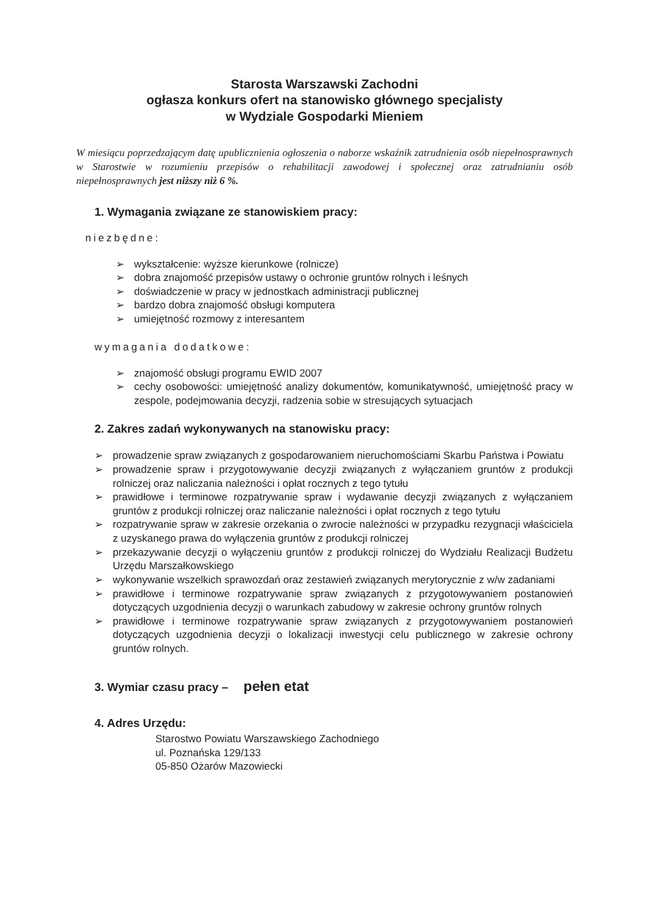Starosta Warszawski Zachodni
ogłasza konkurs ofert na stanowisko głównego specjalisty
w Wydziale Gospodarki Mieniem
W miesiącu poprzedzającym datę upublicznienia ogłoszenia o naborze wskaźnik zatrudnienia osób niepełnosprawnych w Starostwie w rozumieniu przepisów o rehabilitacji zawodowej i społecznej oraz zatrudnianiu osób niepełnosprawnych jest niższy niż 6 %.
1. Wymagania związane ze stanowiskiem pracy:
niezbędne:
➢ wykształcenie: wyższe kierunkowe (rolnicze)
➢ dobra znajomość przepisów ustawy o ochronie gruntów rolnych i leśnych
➢ doświadczenie w pracy w jednostkach administracji publicznej
➢ bardzo dobra znajomość obsługi komputera
➢ umiejętność rozmowy z interesantem
wymagania dodatkowe:
➢ znajomość obsługi programu EWID 2007
➢ cechy osobowości: umiejętność analizy dokumentów, komunikatywność, umiejętność pracy w zespole, podejmowania decyzji, radzenia sobie w stresujących sytuacjach
2. Zakres zadań wykonywanych na stanowisku pracy:
➢ prowadzenie spraw związanych z gospodarowaniem nieruchomościami Skarbu Państwa i Powiatu
➢ prowadzenie spraw i przygotowywanie decyzji związanych z wyłączaniem gruntów z produkcji rolniczej oraz naliczania należności i opłat rocznych z tego tytułu
➢ prawidłowe i terminowe rozpatrywanie spraw i wydawanie decyzji związanych z wyłączaniem gruntów z produkcji rolniczej oraz naliczanie należności i opłat rocznych z tego tytułu
➢ rozpatrywanie spraw w zakresie orzekania o zwrocie należności w przypadku rezygnacji właściciela z uzyskanego prawa do wyłączenia gruntów z produkcji rolniczej
➢ przekazywanie decyzji o wyłączeniu gruntów z produkcji rolniczej do Wydziału Realizacji Budżetu Urzędu Marszałkowskiego
➢ wykonywanie wszelkich sprawozdań oraz zestawień związanych merytorycznie z w/w zadaniami
➢ prawidłowe i terminowe rozpatrywanie spraw związanych z przygotowywaniem postanowień dotyczących uzgodnienia decyzji o warunkach zabudowy w zakresie ochrony gruntów rolnych
➢ prawidłowe i terminowe rozpatrywanie spraw związanych z przygotowywaniem postanowień dotyczących uzgodnienia decyzji o lokalizacji inwestycji celu publicznego w zakresie ochrony gruntów rolnych.
3. Wymiar czasu pracy – pełen etat
4. Adres Urzędu:
Starostwo Powiatu Warszawskiego Zachodniego
ul. Poznańska 129/133
05-850 Ożarów Mazowiecki